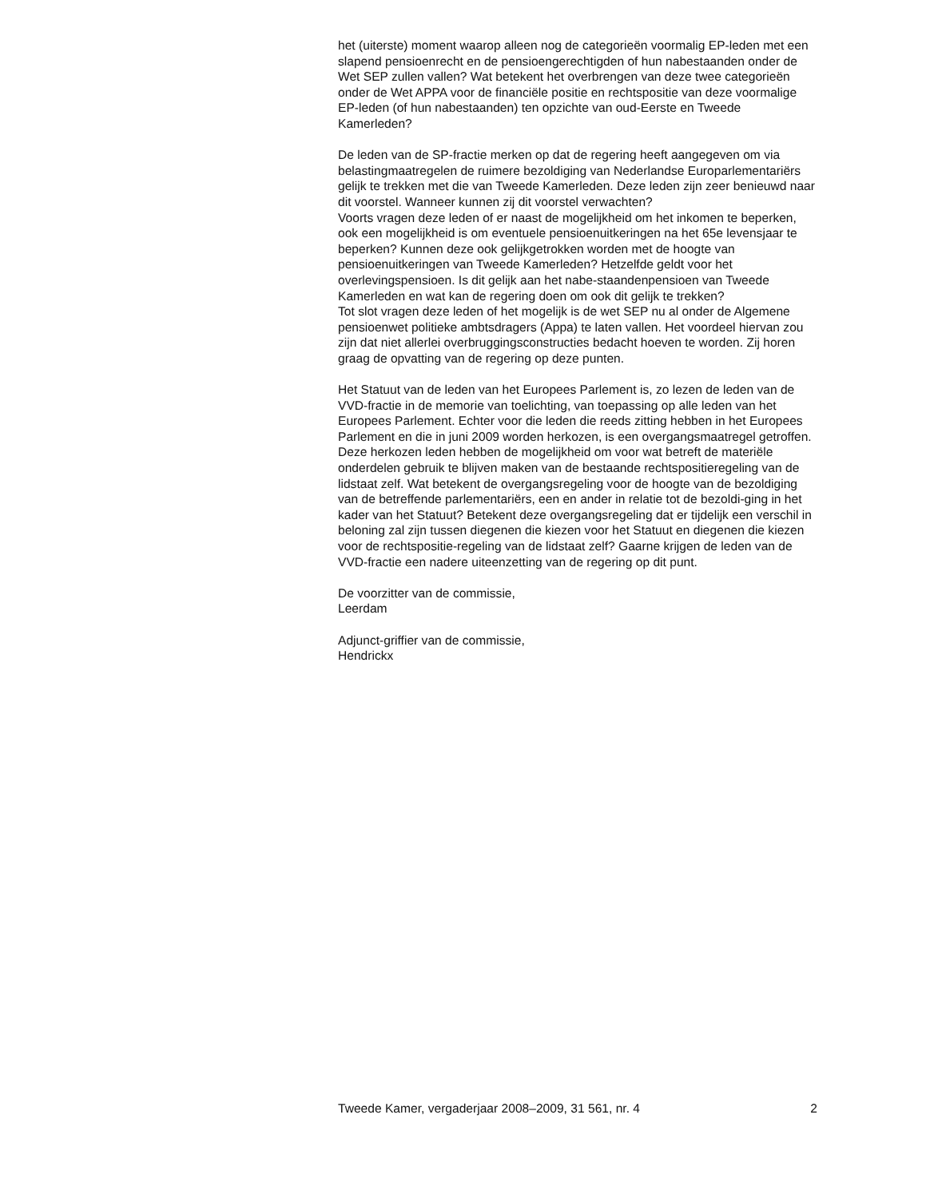het (uiterste) moment waarop alleen nog de categorieën voormalig EP-leden met een slapend pensioenrecht en de pensioengerechtigden of hun nabestaanden onder de Wet SEP zullen vallen? Wat betekent het overbrengen van deze twee categorieën onder de Wet APPA voor de financiële positie en rechtspositie van deze voormalige EP-leden (of hun nabestaanden) ten opzichte van oud-Eerste en Tweede Kamerleden?
De leden van de SP-fractie merken op dat de regering heeft aangegeven om via belastingmaatregelen de ruimere bezoldiging van Nederlandse Europarlementariërs gelijk te trekken met die van Tweede Kamerleden. Deze leden zijn zeer benieuwd naar dit voorstel. Wanneer kunnen zij dit voorstel verwachten?
Voorts vragen deze leden of er naast de mogelijkheid om het inkomen te beperken, ook een mogelijkheid is om eventuele pensioenuitkeringen na het 65e levensjaar te beperken? Kunnen deze ook gelijkgetrokken worden met de hoogte van pensioenuitkeringen van Tweede Kamerleden? Hetzelfde geldt voor het overlevingspensioen. Is dit gelijk aan het nabe-staandenpensioen van Tweede Kamerleden en wat kan de regering doen om ook dit gelijk te trekken?
Tot slot vragen deze leden of het mogelijk is de wet SEP nu al onder de Algemene pensioenwet politieke ambtsdragers (Appa) te laten vallen. Het voordeel hiervan zou zijn dat niet allerlei overbruggingsconstructies bedacht hoeven te worden. Zij horen graag de opvatting van de regering op deze punten.
Het Statuut van de leden van het Europees Parlement is, zo lezen de leden van de VVD-fractie in de memorie van toelichting, van toepassing op alle leden van het Europees Parlement. Echter voor die leden die reeds zitting hebben in het Europees Parlement en die in juni 2009 worden herkozen, is een overgangsmaatregel getroffen. Deze herkozen leden hebben de mogelijkheid om voor wat betreft de materiële onderdelen gebruik te blijven maken van de bestaande rechtspositieregeling van de lidstaat zelf. Wat betekent de overgangsregeling voor de hoogte van de bezoldiging van de betreffende parlementariërs, een en ander in relatie tot de bezoldi-ging in het kader van het Statuut? Betekent deze overgangsregeling dat er tijdelijk een verschil in beloning zal zijn tussen diegenen die kiezen voor het Statuut en diegenen die kiezen voor de rechtspositie-regeling van de lidstaat zelf? Gaarne krijgen de leden van de VVD-fractie een nadere uiteenzetting van de regering op dit punt.
De voorzitter van de commissie,
Leerdam
Adjunct-griffier van de commissie,
Hendrickx
Tweede Kamer, vergaderjaar 2008–2009, 31 561, nr. 4 2